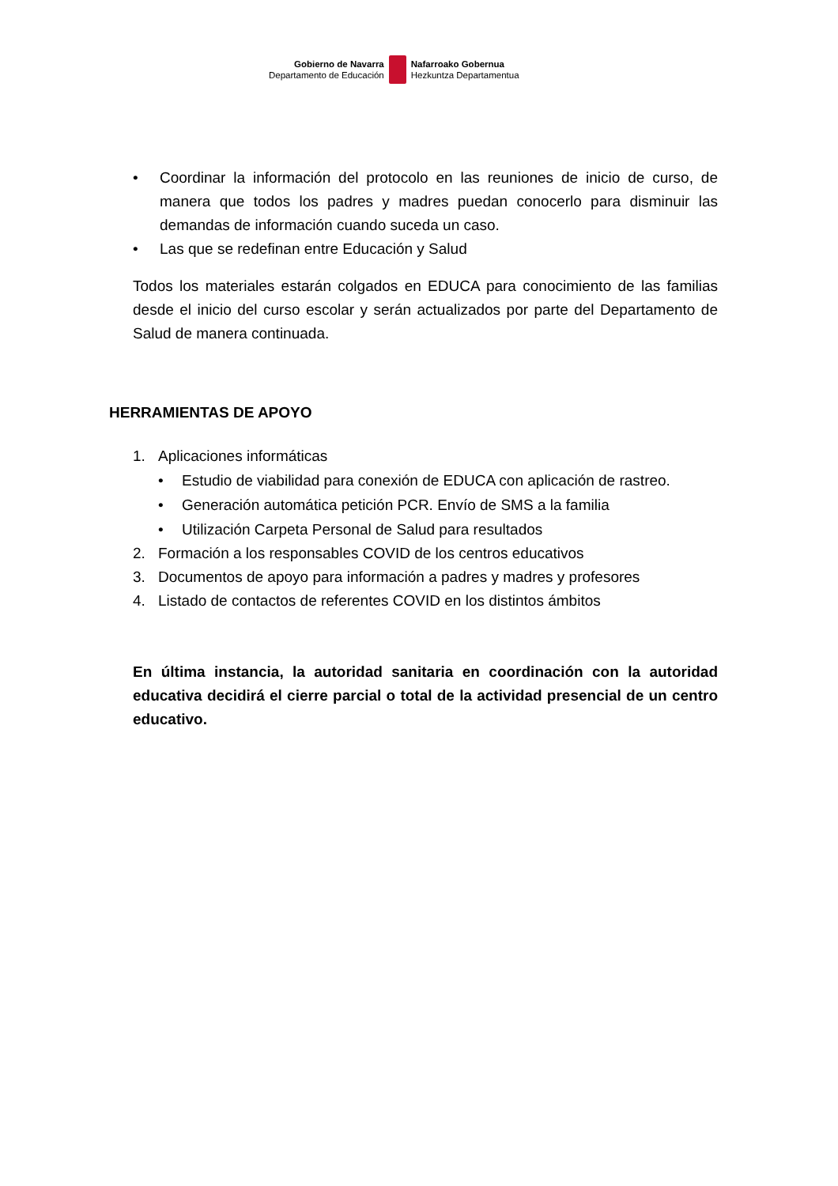Gobierno de Navarra
Departamento de Educación
Nafarroako Gobernua
Hezkuntza Departamentua
• Coordinar la información del protocolo en las reuniones de inicio de curso, de manera que todos los padres y madres puedan conocerlo para disminuir las demandas de información cuando suceda un caso.
• Las que se redefinan entre Educación y Salud
Todos los materiales estarán colgados en EDUCA para conocimiento de las familias desde el inicio del curso escolar y serán actualizados por parte del Departamento de Salud de manera continuada.
HERRAMIENTAS DE APOYO
1. Aplicaciones informáticas
• Estudio de viabilidad para conexión de EDUCA con aplicación de rastreo.
• Generación automática petición PCR. Envío de SMS a la familia
• Utilización Carpeta Personal de Salud para resultados
2. Formación a los responsables COVID de los centros educativos
3. Documentos de apoyo para información a padres y madres y profesores
4. Listado de contactos de referentes COVID en los distintos ámbitos
En última instancia, la autoridad sanitaria en coordinación con la autoridad educativa decidirá el cierre parcial o total de la actividad presencial de un centro educativo.